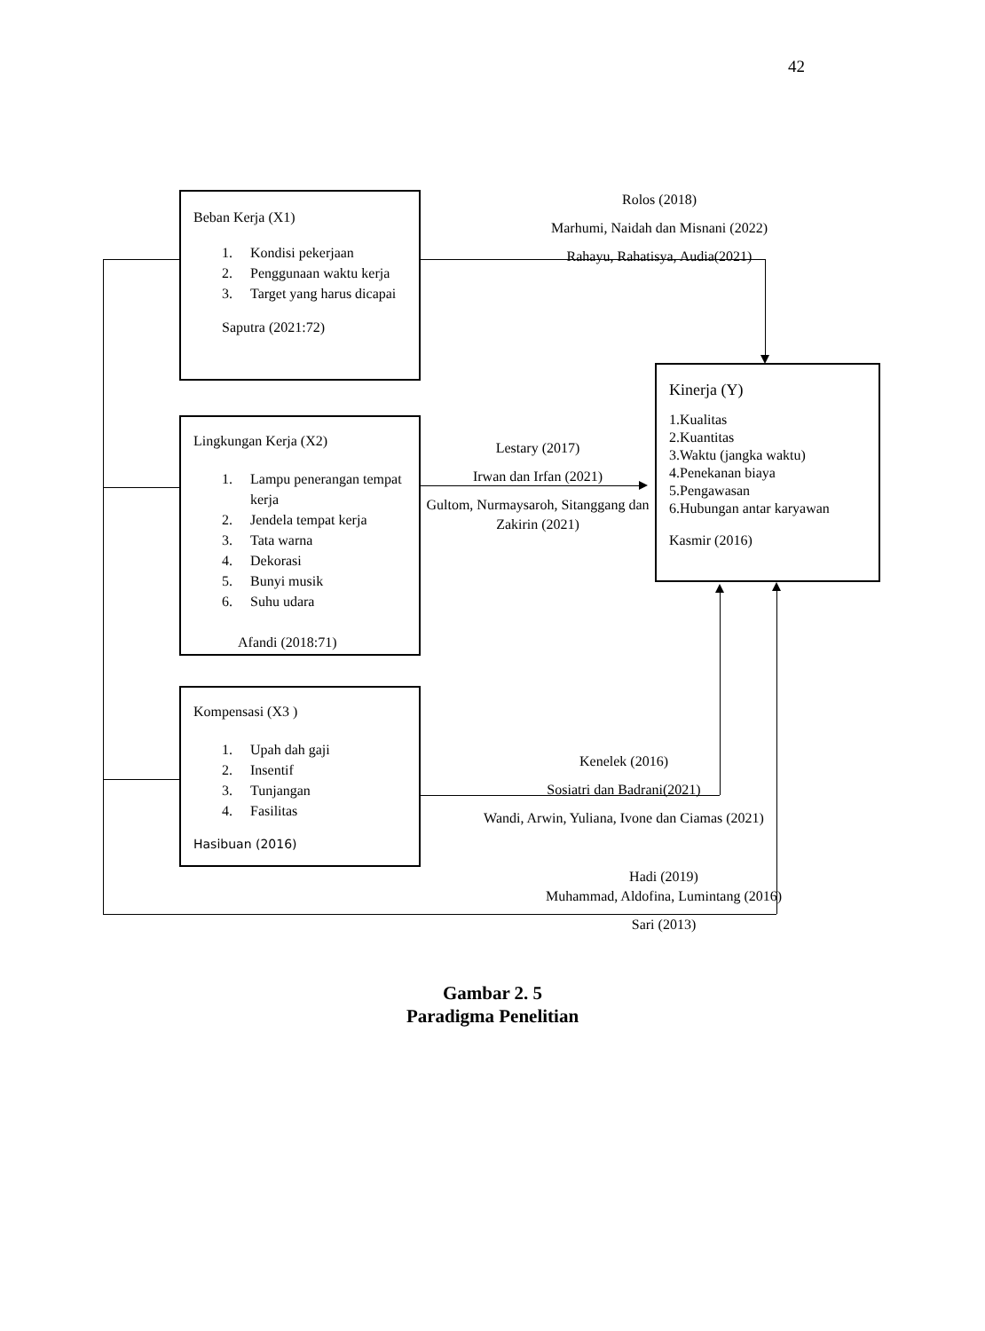42
Beban Kerja (X1)
1. Kondisi pekerjaan
2. Penggunaan waktu kerja
3. Target yang harus dicapai
Saputra (2021:72)
Rolos (2018)
Marhumi, Naidah dan Misnani (2022)
Rahayu, Rahatisya, Audia(2021)
Kinerja (Y)
1.Kualitas
2.Kuantitas
3.Waktu (jangka waktu)
4.Penekanan biaya
5.Pengawasan
6.Hubungan antar karyawan
Kasmir (2016)
Lingkungan Kerja (X2)
1. Lampu penerangan tempat kerja
2. Jendela tempat kerja
3. Tata warna
4. Dekorasi
5. Bunyi musik
6. Suhu udara
Afandi (2018:71)
Lestary (2017)
Irwan dan Irfan (2021)
Gultom, Nurmaysaroh, Sitanggang dan Zakirin (2021)
Kompensasi (X3 )
1. Upah dah gaji
2. Insentif
3. Tunjangan
4. Fasilitas
Hasibuan (2016)
Kenelek (2016)
Sosiatri dan Badrani(2021)
Wandi, Arwin, Yuliana, Ivone dan Ciamas (2021)
Hadi (2019)
Muhammad, Aldofina, Lumintang (2016)
Sari (2013)
Gambar 2. 5
Paradigma Penelitian